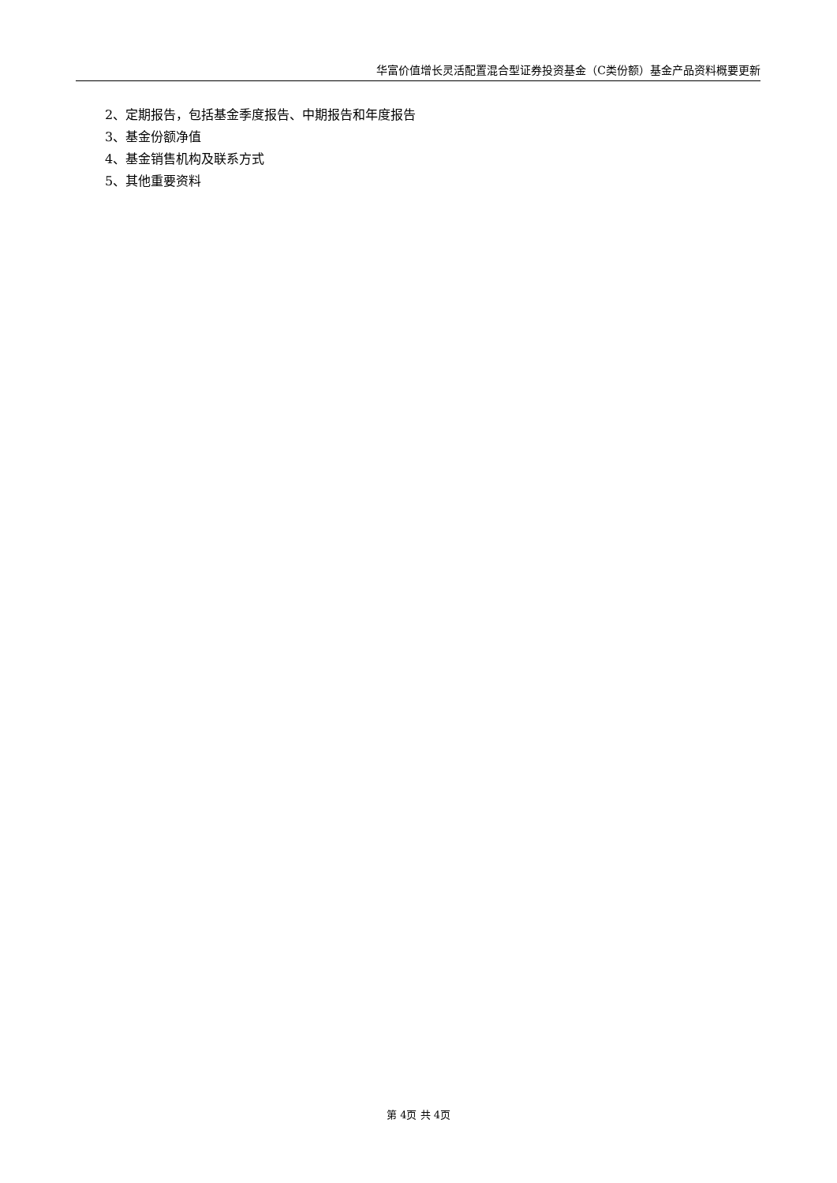华富价值增长灵活配置混合型证券投资基金（C类份额）基金产品资料概要更新
2、定期报告，包括基金季度报告、中期报告和年度报告
3、基金份额净值
4、基金销售机构及联系方式
5、其他重要资料
第 4页 共 4页